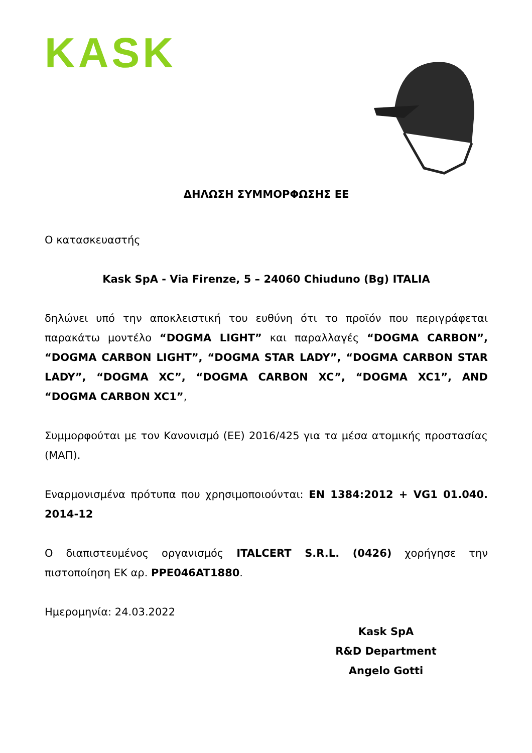KASK
ΔΗΛΩΣΗ ΣΥΜΜΟΡΦΩΣΗΣ ΕΕ
Ο κατασκευαστής
Kask SpA - Via Firenze, 5 – 24060 Chiuduno (Bg) ITALIA
δηλώνει υπό την αποκλειστική του ευθύνη ότι το προϊόν που περιγράφεται παρακάτω μοντέλο “DOGMA LIGHT” και παραλλαγές “DOGMA CARBON”, “DOGMA CARBON LIGHT”, “DOGMA STAR LADY”, “DOGMA CARBON STAR LADY”, “DOGMA XC”, “DOGMA CARBON XC”, “DOGMA XC1”, AND “DOGMA CARBON XC1”,
Συμμορφούται με τον Κανονισμό (ΕΕ) 2016/425 για τα μέσα ατομικής προστασίας (ΜΑΠ).
Εναρμονισμένα πρότυπα που χρησιμοποιούνται: EN 1384:2012 + VG1 01.040. 2014-12
Ο διαπιστευμένος οργανισμός ITALCERT S.R.L. (0426) χορήγησε την πιστοποίηση ΕΚ αρ. PPE046AT1880.
Ημερομηνία: 24.03.2022
Kask SpA
R&D Department
Angelo Gotti